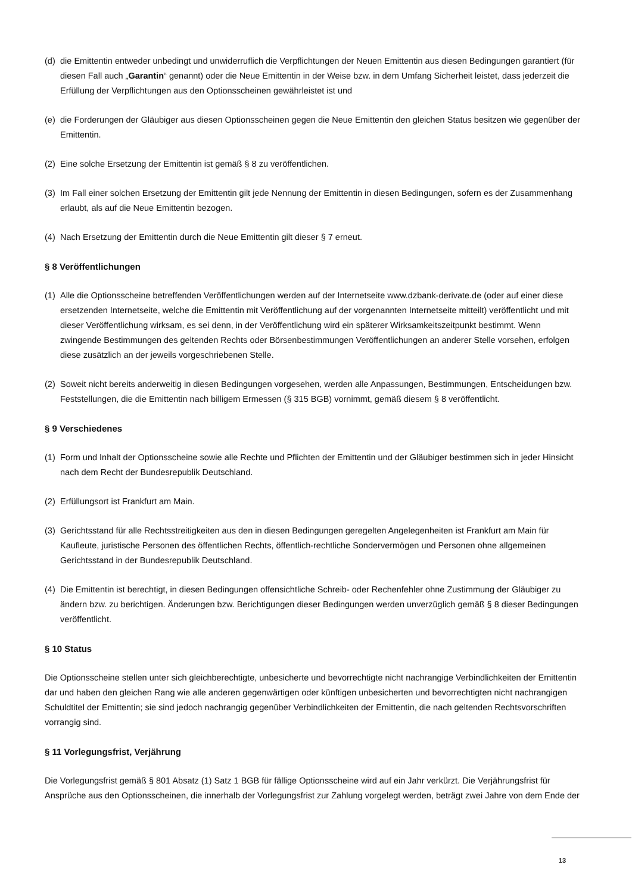(d) die Emittentin entweder unbedingt und unwiderruflich die Verpflichtungen der Neuen Emittentin aus diesen Bedingungen garantiert (für diesen Fall auch „Garantin“ genannt) oder die Neue Emittentin in der Weise bzw. in dem Umfang Sicherheit leistet, dass jederzeit die Erfüllung der Verpflichtungen aus den Optionsscheinen gewährleistet ist und
(e) die Forderungen der Gläubiger aus diesen Optionsscheinen gegen die Neue Emittentin den gleichen Status besitzen wie gegenüber der Emittentin.
(2) Eine solche Ersetzung der Emittentin ist gemäß § 8 zu veröffentlichen.
(3) Im Fall einer solchen Ersetzung der Emittentin gilt jede Nennung der Emittentin in diesen Bedingungen, sofern es der Zusammenhang erlaubt, als auf die Neue Emittentin bezogen.
(4) Nach Ersetzung der Emittentin durch die Neue Emittentin gilt dieser § 7 erneut.
§ 8 Veröffentlichungen
(1) Alle die Optionsscheine betreffenden Veröffentlichungen werden auf der Internetseite www.dzbank-derivate.de (oder auf einer diese ersetzenden Internetseite, welche die Emittentin mit Veröffentlichung auf der vorgenannten Internetseite mitteilt) veröffentlicht und mit dieser Veröffentlichung wirksam, es sei denn, in der Veröffentlichung wird ein späterer Wirksamkeitszeitpunkt bestimmt. Wenn zwingende Bestimmungen des geltenden Rechts oder Börsenbestimmungen Veröffentlichungen an anderer Stelle vorsehen, erfolgen diese zusätzlich an der jeweils vorgeschriebenen Stelle.
(2) Soweit nicht bereits anderweitig in diesen Bedingungen vorgesehen, werden alle Anpassungen, Bestimmungen, Entscheidungen bzw. Feststellungen, die die Emittentin nach billigem Ermessen (§ 315 BGB) vornimmt, gemäß diesem § 8 veröffentlicht.
§ 9 Verschiedenes
(1) Form und Inhalt der Optionsscheine sowie alle Rechte und Pflichten der Emittentin und der Gläubiger bestimmen sich in jeder Hinsicht nach dem Recht der Bundesrepublik Deutschland.
(2) Erfüllungsort ist Frankfurt am Main.
(3) Gerichtsstand für alle Rechtsstreitigkeiten aus den in diesen Bedingungen geregelten Angelegenheiten ist Frankfurt am Main für Kaufleute, juristische Personen des öffentlichen Rechts, öffentlich-rechtliche Sondervermögen und Personen ohne allgemeinen Gerichtsstand in der Bundesrepublik Deutschland.
(4) Die Emittentin ist berechtigt, in diesen Bedingungen offensichtliche Schreib- oder Rechenfehler ohne Zustimmung der Gläubiger zu ändern bzw. zu berichtigen. Änderungen bzw. Berichtigungen dieser Bedingungen werden unverzüglich gemäß § 8 dieser Bedingungen veröffentlicht.
§ 10 Status
Die Optionsscheine stellen unter sich gleichberechtigte, unbesicherte und bevorrechtigte nicht nachrangige Verbindlichkeiten der Emittentin dar und haben den gleichen Rang wie alle anderen gegenwärtigen oder künftigen unbesicherten und bevorrechtigten nicht nachrangigen Schuldtitel der Emittentin; sie sind jedoch nachrangig gegenüber Verbindlichkeiten der Emittentin, die nach geltenden Rechtsvorschriften vorrangig sind.
§ 11 Vorlegungsfrist, Verjährung
Die Vorlegungsfrist gemäß § 801 Absatz (1) Satz 1 BGB für fällige Optionsscheine wird auf ein Jahr verkürzt. Die Verjährungsfrist für Ansprüche aus den Optionsscheinen, die innerhalb der Vorlegungsfrist zur Zahlung vorgelegt werden, beträgt zwei Jahre von dem Ende der
13